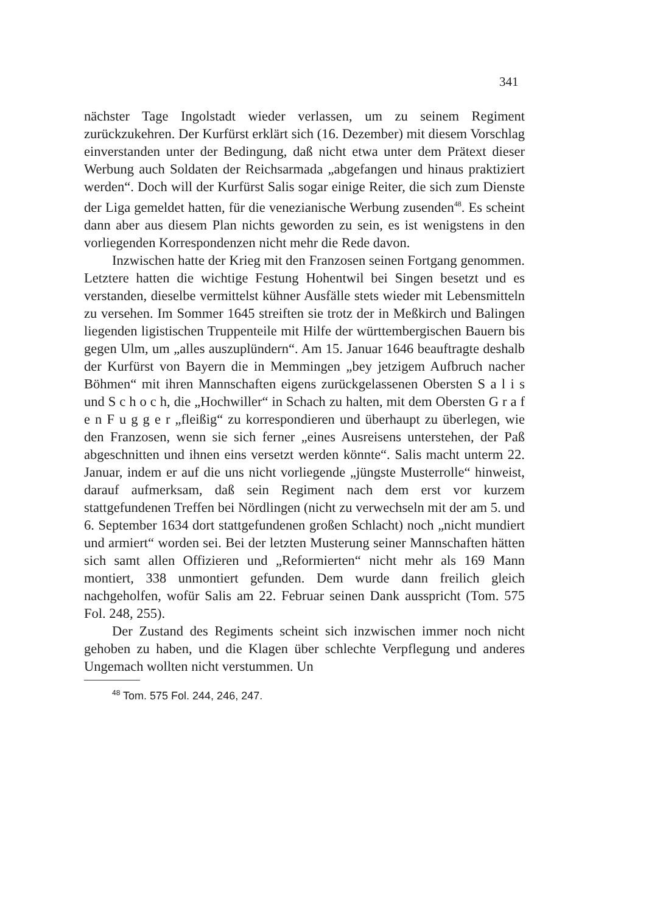341
nächster Tage Ingolstadt wieder verlassen, um zu seinem Regiment zurückzukehren. Der Kurfürst erklärt sich (16. Dezember) mit diesem Vorschlag einverstanden unter der Bedingung, daß nicht etwa unter dem Prätext dieser Werbung auch Soldaten der Reichsarmada „abgefangen und hinaus praktiziert werden“. Doch will der Kurfürst Salis sogar einige Reiter, die sich zum Dienste der Liga gemeldet hatten, für die venezianische Werbung zusenden<sup>48</sup>. Es scheint dann aber aus diesem Plan nichts geworden zu sein, es ist wenigstens in den vorliegenden Korrespondenzen nicht mehr die Rede davon.
Inzwischen hatte der Krieg mit den Franzosen seinen Fortgang genommen. Letztere hatten die wichtige Festung Hohentwil bei Singen besetzt und es verstanden, dieselbe vermittelst kühner Ausfälle stets wieder mit Lebensmitteln zu versehen. Im Sommer 1645 streiften sie trotz der in Meßkirch und Balingen liegenden ligistischen Truppenteile mit Hilfe der württembergischen Bauern bis gegen Ulm, um „alles auszuplündern“. Am 15. Januar 1646 beauftragte deshalb der Kurfürst von Bayern die in Memmingen „bey jetzigem Aufbruch nacher Böhmen“ mit ihren Mannschaften eigens zurückgelassenen Obersten S a l i s und S c h o c h, die „Hochwiller“ in Schach zu halten, mit dem Obersten G r a f e n F u g g e r „fleißig“ zu korrespondieren und überhaupt zu überlegen, wie den Franzosen, wenn sie sich ferner „eines Ausreisens unterstehen, der Paß abgeschnitten und ihnen eins versetzt werden könnte“. Salis macht unterm 22. Januar, indem er auf die uns nicht vorliegende „jüngste Musterrolle“ hinweist, darauf aufmerksam, daß sein Regiment nach dem erst vor kurzem stattgefundenen Treffen bei Nördlingen (nicht zu verwechseln mit der am 5. und 6. September 1634 dort stattgefundenen großen Schlacht) noch „nicht mundiert und armiert“ worden sei. Bei der letzten Musterung seiner Mannschaften hätten sich samt allen Offizieren und „Reformierten“ nicht mehr als 169 Mann montiert, 338 unmontiert gefunden. Dem wurde dann freilich gleich nachgeholfen, wofür Salis am 22. Februar seinen Dank ausspricht (Tom. 575 Fol. 248, 255).
Der Zustand des Regiments scheint sich inzwischen immer noch nicht gehoben zu haben, und die Klagen über schlechte Verpflegung und anderes Ungemach wollten nicht verstummen. Un
<sup>48</sup> Tom. 575 Fol. 244, 246, 247.